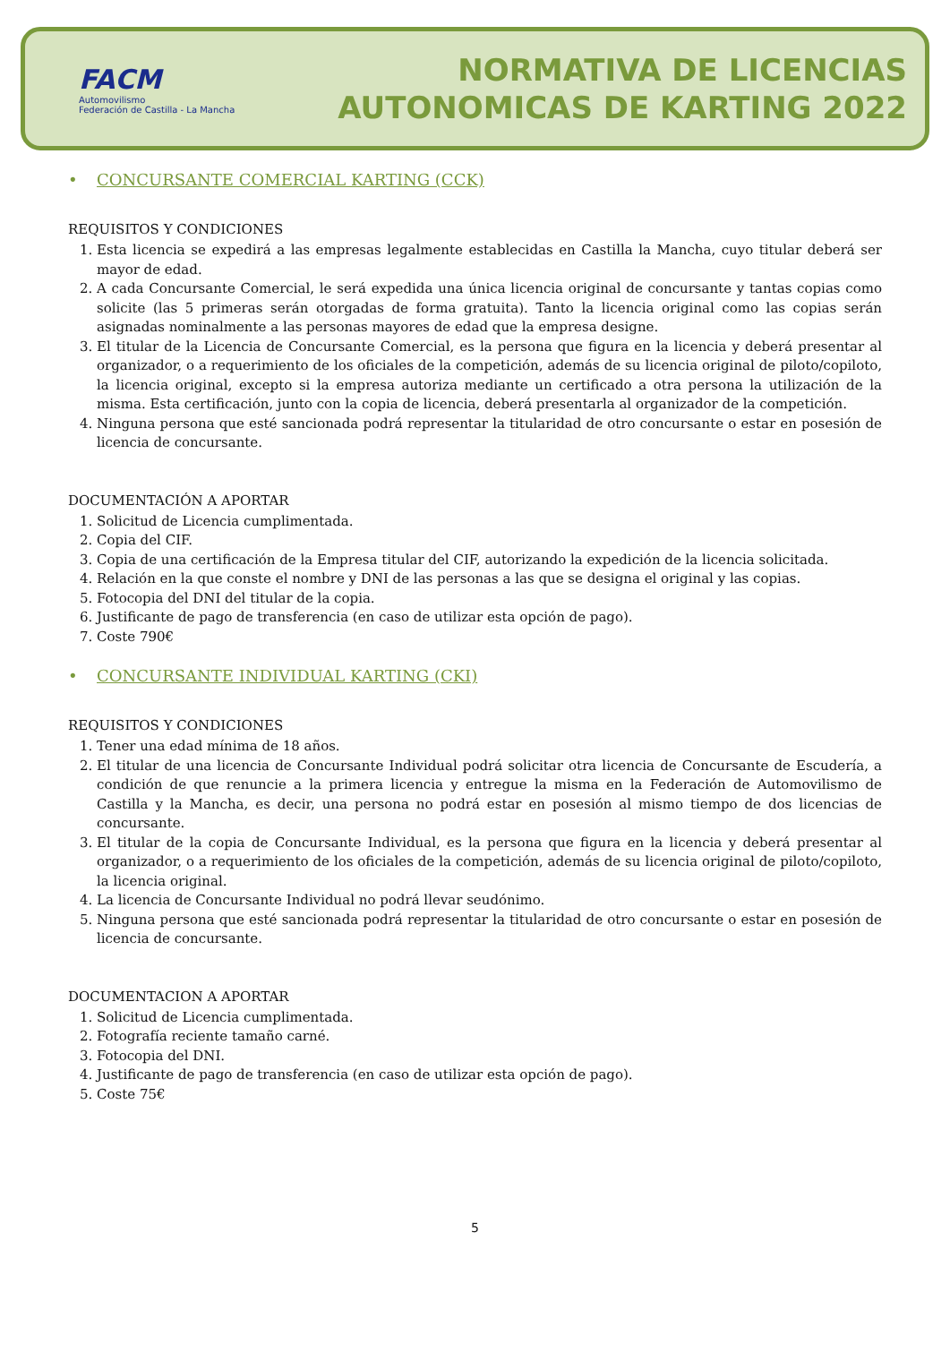FACM
Automovilismo
Federación de Castilla - La Mancha
NORMATIVA DE LICENCIAS
AUTONOMICAS DE KARTING 2022
• CONCURSANTE COMERCIAL KARTING (CCK)
REQUISITOS Y CONDICIONES
1. Esta licencia se expedirá a las empresas legalmente establecidas en Castilla la Mancha, cuyo titular deberá ser mayor de edad.
2. A cada Concursante Comercial, le será expedida una única licencia original de concursante y tantas copias como solicite (las 5 primeras serán otorgadas de forma gratuita). Tanto la licencia original como las copias serán asignadas nominalmente a las personas mayores de edad que la empresa designe.
3. El titular de la Licencia de Concursante Comercial, es la persona que figura en la licencia y deberá presentar al organizador, o a requerimiento de los oficiales de la competición, además de su licencia original de piloto/copiloto, la licencia original, excepto si la empresa autoriza mediante un certificado a otra persona la utilización de la misma. Esta certificación, junto con la copia de licencia, deberá presentarla al organizador de la competición.
4. Ninguna persona que esté sancionada podrá representar la titularidad de otro concursante o estar en posesión de licencia de concursante.
DOCUMENTACIÓN A APORTAR
1. Solicitud de Licencia cumplimentada.
2. Copia del CIF.
3. Copia de una certificación de la Empresa titular del CIF, autorizando la expedición de la licencia solicitada.
4. Relación en la que conste el nombre y DNI de las personas a las que se designa el original y las copias.
5. Fotocopia del DNI del titular de la copia.
6. Justificante de pago de transferencia (en caso de utilizar esta opción de pago).
7. Coste 790€
• CONCURSANTE INDIVIDUAL KARTING (CKI)
REQUISITOS Y CONDICIONES
1. Tener una edad mínima de 18 años.
2. El titular de una licencia de Concursante Individual podrá solicitar otra licencia de Concursante de Escudería, a condición de que renuncie a la primera licencia y entregue la misma en la Federación de Automovilismo de Castilla y la Mancha, es decir, una persona no podrá estar en posesión al mismo tiempo de dos licencias de concursante.
3. El titular de la copia de Concursante Individual, es la persona que figura en la licencia y deberá presentar al organizador, o a requerimiento de los oficiales de la competición, además de su licencia original de piloto/copiloto, la licencia original.
4. La licencia de Concursante Individual no podrá llevar seudónimo.
5. Ninguna persona que esté sancionada podrá representar la titularidad de otro concursante o estar en posesión de licencia de concursante.
DOCUMENTACION A APORTAR
1. Solicitud de Licencia cumplimentada.
2. Fotografía reciente tamaño carné.
3. Fotocopia del DNI.
4. Justificante de pago de transferencia (en caso de utilizar esta opción de pago).
5. Coste 75€
5